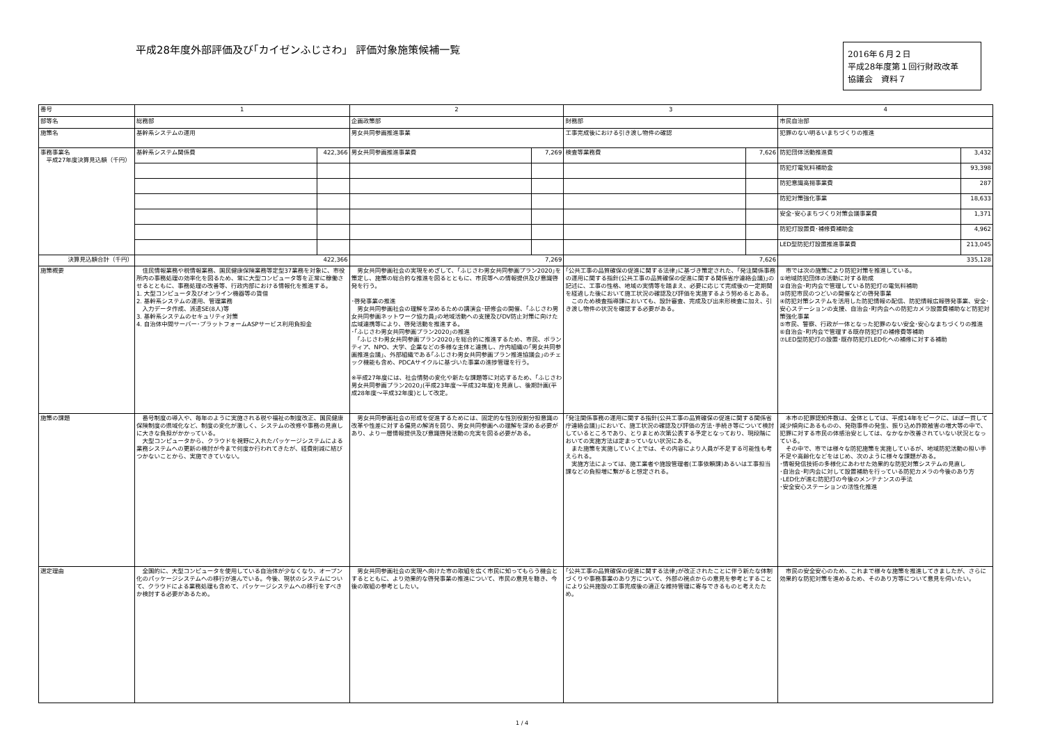平成28年度外部評価及び｢カイゼンふじさわ」 評価対象施策候補一覧
2016年６月２日
平成28年度第１回行財政改革
協議会　資料７
| 番号 | 1 | | 2 | | 3 | | 4 | |
| --- | --- | --- | --- | --- | --- | --- | --- | --- |
| 部等名 | 総務部 | | 企画政策部 | | 財務部 | | 市民自治部 | |
| 施策名 | 基幹系システムの運用 | | 男女共同参画推進事業 | | 工事完成後における引き渡し物件の確認 | | 犯罪のない明るいまちづくりの推進 | |
| 事務事業名 平成27年度決算見込額（千円） | 基幹系システム関係費 | 422,366 | 男女共同参画推進事業費 | 7,269 | 検査等業務費 | 7,626 | 防犯団体活動推進費 | 3,432 |
| | | | | | | | 防犯灯電気料補助金 | 93,398 |
| | | | | | | | 防犯意識高揚事業費 | 287 |
| | | | | | | | 防犯対策強化事業 | 18,633 |
| | | | | | | | 安全･安心まちづくり対策会議事業費 | 1,371 |
| | | | | | | | 防犯灯設置費･補修費補助金 | 4,962 |
| | | | | | | | LED型防犯灯設置推進事業費 | 213,045 |
| 決算見込額合計（千円） | 422,366 | | 7,269 | | 7,626 | | 335,128 | |
| 施策概要 | 住民情報業務や税情報業務、国民健康保険業務等定型37業務を対象に、市役所内の事務処理の効率化を図るため、常に大型コンピュータ等を正常に稼働させるとともに、事務処理の改善等、行政内部における情報化を推進する。 1. 大型コンピュータ及びオンライン機器等の賃借 2. 基幹系システムの運用、管理業務 入力データ作成、派遣SE(8人)等 3. 基幹系システムのセキュリティ対策 4. 自治体中間サーバー･プラットフォームASPサービス利用負担金 | | 男女共同参画社会の実現をめざして、｢ふじさわ男女共同参画プラン2020｣を策定し、施策の総合的な推進を図るとともに、市民等への情報提供及び意識啓発を行う。 ･啓発事業の推進 男女共同参画社会の理解を深めるための講演会･研修会の開催、｢ふじさわ男女共同参画ネットワーク協力員｣の地域活動への支援及びDV防止対策に向けた広域連携等により、啓発活動を推進する。 ･｢ふじさわ男女共同参画プラン2020｣の推進 ｢ふじさわ男女共同参画プラン2020｣を総合的に推進するため、市民、ボランティア、NPO、大学、企業などの多様な主体と連携し、庁内組織の｢男女共同参画推進会議｣、外部組織である｢ふじさわ男女共同参画プラン推進協議会｣のチェック機能も含め、PDCAサイクルに基づいた事業の進捗管理を行う。 ※平成27年度には、社会情勢の変化や新たな課題等に対応するため、｢ふじさわ男女共同参画プラン2020｣(平成23年度～平成32年度)を見直し、後期計画(平成28年度～平成32年度)として改定。 | | ｢公共工事の品質確保の促進に関する法律｣に基づき策定された、｢発注関係事務の運用に関する指針(公共工事の品質確保の促進に関する関係省庁連絡会議)｣の記述に、工事の性格、地域の実情等を踏まえ、必要に応じて完成後の一定期間を経過した後において施工状況の確認及び評価を実施するよう努めるとある。 このため検査指導課においても、設計審査、完成及び出来形検査に加え、引き渡し物件の状況を確認する必要がある。 | | 市では次の施策により防犯対策を推進している。 ①地域防犯団体の活動に対する助成 ②自治会･町内会で管理している防犯灯の電気料補助 ③防犯市民のつどいの開催などの啓発事業 ④防犯対策システムを活用した防犯情報の配信、防犯情報広報啓発事業、安全･安心ステーションの支援、自治会･町内会への防犯カメラ設置費補助など防犯対策強化事業 ⑤市民、警察、行政が一体となった犯罪のない安全･安心なまちづくりの推進 ⑥自治会･町内会で管理する既存防犯灯の補修費等補助 ⑦LED型防犯灯の設置･既存防犯灯LED化への補修に対する補助 | |
| 施策の課題 | 番号制度の導入や、毎年のように実施される税や福祉の制度改正、国民健康保険制度の県域化など、制度の変化が激しく、システムの改修や事務の見直しに大きな負担がかかっている。 大型コンピュータから、クラウドを視野に入れたパッケージシステムによる業務システムへの更新の検討が今まで何度か行われてきたが、経費削減に結びつかないことから、実施できていない。 | | 男女共同参画社会の形成を促進するためには、固定的な性別役割分担意識の改革や性差に対する偏見の解消を図り、男女共同参画への理解を深める必要があり、より一層情報提供及び意識啓発活動の充実を図る必要がある。 | | ｢発注関係事務の運用に関する指針(公共工事の品質確保の促進に関する関係省庁連絡会議)｣において、施工状況の確認及び評価の方法･手続き等について検討しているところであり、とりまとめ次第公表する予定となっており、現段階においての実施方法は定まっていない状況にある。 また施策を実施していく上では、その内容により人員が不足する可能性も考えられる。 実施方法によっては、施工業者や施設管理者(工事依頼課)あるいは工事担当課などの負担増に繋がると想定される。 | | 本市の犯罪認知件数は、全体としては、平成14年をピークに、ほぼ一貫して減少傾向にあるものの、発砲事件の発生、振り込め詐欺被害の増大等の中で、犯罪に対する市民の体感治安としては、なかなか改善されていない状況となっている。 その中で、市では様々な防犯施策を実施しているが、地域防犯活動の担い手不足や高齢化などをはじめ、次のように様々な課題がある。 ･情報発信技術の多様化にあわせた効果的な防犯対策システムの見直し ･自治会･町内会に対して設置補助を行っている防犯カメラの今後のあり方 ･LED化が進む防犯灯の今後のメンテナンスの手法 ･安全安心ステーションの活性化推進 | |
| 選定理由 | 全国的に、大型コンピュータを使用している自治体が少なくなり、オープン化のパッケージシステムへの移行が進んでいる。今後、現状のシステムについて、クラウドによる業務処理も含めて、パッケージシステムへの移行をすべきか検討する必要があるため。 | | 男女共同参画社会の実現へ向けた市の取組を広く市民に知ってもらう機会とするとともに、より効果的な啓発事業の推進について、市民の意見を聴き、今後の取組の参考としたい。 | | ｢公共工事の品質確保の促進に関する法律｣が改正されたことに伴う新たな体制づくりや事務事業のあり方について、外部の視点からの意見を参考とすることにより公共施設の工事完成後の適正な維持管理に寄与できるものと考えたため。 | | 市民の安全安心のため、これまで様々な施策を推進してきましたが、さらに効果的な防犯対策を進めるため、そのあり方等について意見を伺いたい。 | |
1 / 4